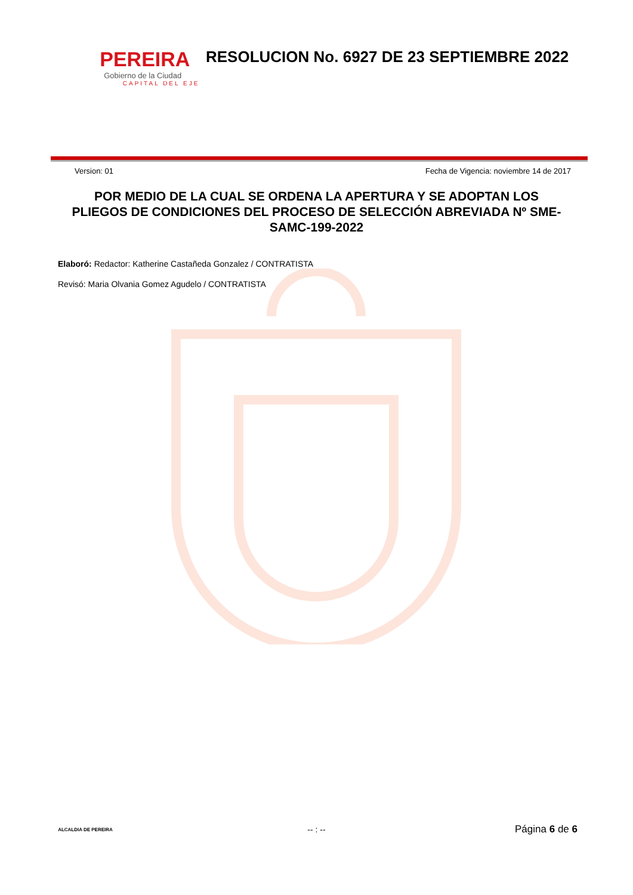PEREIRA
Gobierno de la Ciudad
CAPITAL DEL EJE
RESOLUCION No. 6927 DE 23 SEPTIEMBRE 2022
Version: 01 Fecha de Vigencia: noviembre 14 de 2017
POR MEDIO DE LA CUAL SE ORDENA LA APERTURA Y SE ADOPTAN LOS PLIEGOS DE CONDICIONES DEL PROCESO DE SELECCIÓN ABREVIADA Nº SME-SAMC-199-2022
Elaboró: Redactor: Katherine Castañeda Gonzalez / CONTRATISTA
Revisó: Maria Olvania Gomez Agudelo / CONTRATISTA
ALCALDIA DE PEREIRA
-- : --
Página 6 de 6